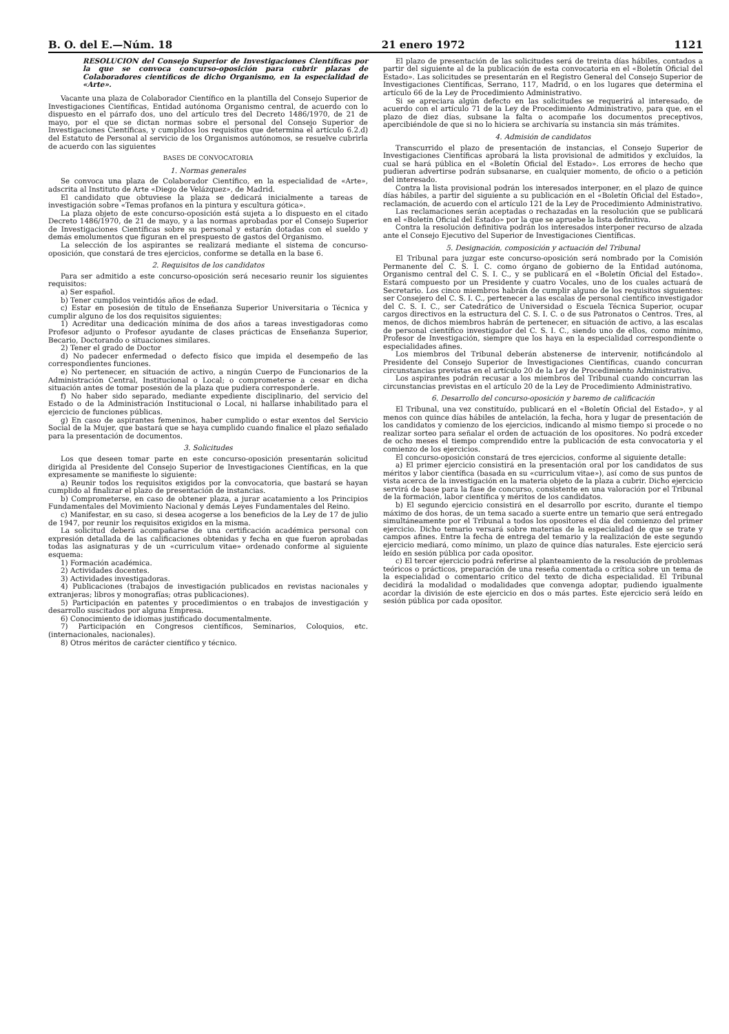B. O. del E.—Núm. 18 21 enero 1972 1121
RESOLUCION del Consejo Superior de Investigaciones Científicas por la que se convoca concurso-oposición para cubrir plazas de Colaboradores científicos de dicho Organismo, en la especialidad de «Arte».
Vacante una plaza de Colaborador Científico en la plantilla del Consejo Superior de Investigaciones Científicas, Entidad autónoma Organismo central, de acuerdo con lo dispuesto en el párrafo dos, uno del artículo tres del Decreto 1486/1970, de 21 de mayo, por el que se dictan normas sobre el personal del Consejo Superior de Investigaciones Científicas, y cumplidos los requisitos que determina el artículo 6.2.d) del Estatuto de Personal al servicio de los Organismos autónomos, se resuelve cubrirla de acuerdo con las siguientes
BASES DE CONVOCATORIA
1. Normas generales
Se convoca una plaza de Colaborador Científico, en la especialidad de «Arte», adscrita al Instituto de Arte «Diego de Velázquez», de Madrid.
El candidato que obtuviese la plaza se dedicará inicialmente a tareas de investigación sobre «Temas profanos en la pintura y escultura gótica».
La plaza objeto de este concurso-oposición está sujeta a lo dispuesto en el citado Decreto 1486/1970, de 21 de mayo, y a las normas aprobadas por el Consejo Superior de Investigaciones Científicas sobre su personal y estarán dotadas con el sueldo y demás emolumentos que figuran en el prespuesto de gastos del Organismo.
La selección de los aspirantes se realizará mediante el sistema de concurso-oposición, que constará de tres ejercicios, conforme se detalla en la base 6.
2. Requisitos de los candidatos
Para ser admitido a este concurso-oposición será necesario reunir los siguientes requisitos:
a) Ser español.
b) Tener cumplidos veintidós años de edad.
c) Estar en posesión de título de Enseñanza Superior Universitaria o Técnica y cumplir alguno de los dos requisitos siguientes:
1) Acreditar una dedicación mínima de dos años a tareas investigadoras como Profesor adjunto o Profesor ayudante de clases prácticas de Enseñanza Superior, Becario, Doctorando o situaciones similares.
2) Tener el grado de Doctor
d) No padecer enfermedad o defecto físico que impida el desempeño de las correspondientes funciones.
e) No pertenecer, en situación de activo, a ningún Cuerpo de Funcionarios de la Administración Central, Institucional o Local; o comprometerse a cesar en dicha situación antes de tomar posesión de la plaza que pudiera corresponderle.
f) No haber sido separado, mediante expediente disciplinario, del servicio del Estado o de la Administración Institucional o Local, ni hallarse inhabilitado para el ejercicio de funciones públicas.
g) En caso de aspirantes femeninos, haber cumplido o estar exentos del Servicio Social de la Mujer, que bastará que se haya cumplido cuando finalice el plazo señalado para la presentación de documentos.
3. Solicitudes
Los que deseen tomar parte en este concurso-oposición presentarán solicitud dirigida al Presidente del Consejo Superior de Investigaciones Científicas, en la que expresamente se manifieste lo siguiente:
a) Reunir todos los requisitos exigidos por la convocatoria, que bastará se hayan cumplido al finalizar el plazo de presentación de instancias.
b) Comprometerse, en caso de obtener plaza, a jurar acatamiento a los Principios Fundamentales del Movimiento Nacional y demás Leyes Fundamentales del Reino.
c) Manifestar, en su caso, si desea acogerse a los beneficios de la Ley de 17 de julio de 1947, por reunir los requisitos exigidos en la misma.
La solicitud deberá acompañarse de una certificación académica personal con expresión detallada de las calificaciones obtenidas y fecha en que fueron aprobadas todas las asignaturas y de un «curriculum vitae» ordenado conforme al siguiente esquema:
1) Formación académica.
2) Actividades docentes.
3) Actividades investigadoras.
4) Publicaciones (trabajos de investigación publicados en revistas nacionales y extranjeras; libros y monografías; otras publicaciones).
5) Participación en patentes y procedimientos o en trabajos de investigación y desarrollo suscitados por alguna Empresa.
6) Conocimiento de idiomas justificado documentalmente.
7) Participación en Congresos científicos, Seminarios, Coloquios, etc. (internacionales, nacionales).
8) Otros méritos de carácter científico y técnico.
El plazo de presentación de las solicitudes será de treinta días hábiles, contados a partir del siguiente al de la publicación de esta convocatoria en el «Boletín Oficial del Estado». Las solicitudes se presentarán en el Registro General del Consejo Superior de Investigaciones Científicas, Serrano, 117, Madrid, o en los lugares que determina el artículo 66 de la Ley de Procedimiento Administrativo.
Si se apreciara algún defecto en las solicitudes se requerirá al interesado, de acuerdo con el artículo 71 de la Ley de Procedimiento Administrativo, para que, en el plazo de diez días, subsane la falta o acompañe los documentos preceptivos, apercibiéndole de que si no lo hiciera se archivaría su instancia sin más trámites.
4. Admisión de candidatos
Transcurrido el plazo de presentación de instancias, el Consejo Superior de Investigaciones Científicas aprobará la lista provisional de admitidos y excluídos, la cual se hará pública en el «Boletín Oficial del Estado». Los errores de hecho que pudieran advertirse podrán subsanarse, en cualquier momento, de oficio o a petición del interesado.
Contra la lista provisional podrán los interesados interponer, en el plazo de quince días hábiles, a partir del siguiente a su publicación en el «Boletín Oficial del Estado», reclamación, de acuerdo con el artículo 121 de la Ley de Procedimiento Administrativo.
Las reclamaciones serán aceptadas o rechazadas en la resolución que se publicará en el «Boletín Oficial del Estado» por la que se apruebe la lista definitiva.
Contra la resolución definitiva podrán los interesados interponer recurso de alzada ante el Consejo Ejecutivo del Superior de Investigaciones Científicas.
5. Designación, composición y actuación del Tribunal
El Tribunal para juzgar este concurso-oposición será nombrado por la Comisión Permanente del C. S. I. C. como órgano de gobierno de la Entidad autónoma, Organismo central del C. S. I. C., y se publicará en el «Boletín Oficial del Estado». Estará compuesto por un Presidente y cuatro Vocales, uno de los cuales actuará de Secretario. Los cinco miembros habrán de cumplir alguno de los requisitos siguientes: ser Consejero del C. S. I. C., pertenecer a las escalas de personal científico investigador del C. S. I. C., ser Catedrático de Universidad o Escuela Técnica Superior, ocupar cargos directivos en la estructura del C. S. I. C. o de sus Patronatos o Centros. Tres, al menos, de dichos miembros habrán de pertenecer, en situación de activo, a las escalas de personal científico investigador del C. S. I. C., siendo uno de ellos, como mínimo, Profesor de Investigación, siempre que los haya en la especialidad correspondiente o especialidades afines.
Los miembros del Tribunal deberán abstenerse de intervenir, notificándolo al Presidente del Consejo Superior de Investigaciones Científicas, cuando concurran circunstancias previstas en el artículo 20 de la Ley de Procedimiento Administrativo.
Los aspirantes podrán recusar a los miembros del Tribunal cuando concurran las circunstancias previstas en el artículo 20 de la Ley de Procedimiento Administrativo.
6. Desarrollo del concurso-oposición y baremo de calificación
El Tribunal, una vez constituído, publicará en el «Boletín Oficial del Estado», y al menos con quince días hábiles de antelación, la fecha, hora y lugar de presentación de los candidatos y comienzo de los ejercicios, indicando al mismo tiempo si procede o no realizar sorteo para señalar el orden de actuación de los opositores. No podrá exceder de ocho meses el tiempo comprendido entre la publicación de esta convocatoria y el comienzo de los ejercicios.
El concurso-oposición constará de tres ejercicios, conforme al siguiente detalle:
a) El primer ejercicio consistirá en la presentación oral por los candidatos de sus méritos y labor científica (basada en su «curriculum vitae»), así como de sus puntos de vista acerca de la investigación en la materia objeto de la plaza a cubrir. Dicho ejercicio servirá de base para la fase de concurso, consistente en una valoración por el Tribunal de la formación, labor científica y méritos de los candidatos.
b) El segundo ejercicio consistirá en el desarrollo por escrito, durante el tiempo máximo de dos horas, de un tema sacado a suerte entre un temario que será entregado simultáneamente por el Tribunal a todos los opositores el día del comienzo del primer ejercicio. Dicho temario versará sobre materias de la especialidad de que se trate y campos afines. Entre la fecha de entrega del temario y la realización de este segundo ejercicio mediará, como mínimo, un plazo de quince días naturales. Este ejercicio será leído en sesión pública por cada opositor.
c) El tercer ejercicio podrá referirse al planteamiento de la resolución de problemas teóricos o prácticos, preparación de una reseña comentada o crítica sobre un tema de la especialidad o comentario crítico del texto de dicha especialidad. El Tribunal decidirá la modalidad o modalidades que convenga adoptar, pudiendo igualmente acordar la división de este ejercicio en dos o más partes. Este ejercicio será leído en sesión pública por cada opositor.